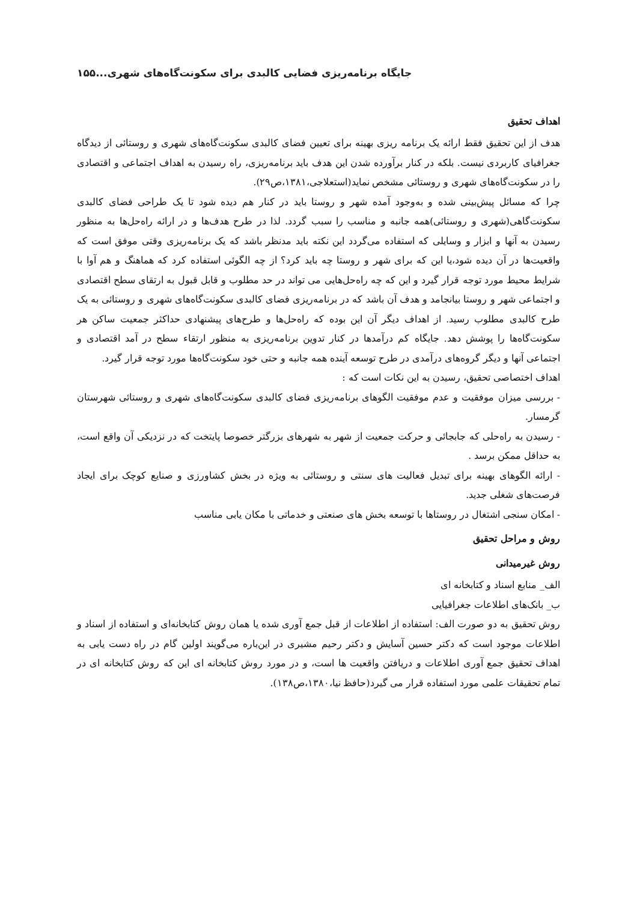جایگاه برنامه‌ریزی فضایی کالبدی برای سکونت‌گاه‌های شهری...۱۵۵
اهداف تحقیق
هدف از این تحقیق فقط ارائه یک برنامه ریزی بهینه برای تعیین فضای کالبدی سکونت‌گاه‌های شهری و روستائی از دیدگاه جغرافیای کاربردی نیست. بلکه در کنار برآورده شدن این هدف باید برنامه‌ریزی، راه رسیدن به اهداف اجتماعی و اقتصادی را در سکونت‌گاه‌های شهری و روستائی مشخص نماید(استعلاجی،۱۳۸۱،ص۲۹).
چرا که مسائل پیش‌بینی شده و به‌وجود آمده شهر و روستا باید در کنار هم دیده شود تا یک طراحی فضای کالبدی سکونت‌گاهی(شهری و روستائی)همه جانبه و مناسب را سبب گردد. لذا در طرح هدف‌ها و در ارائه راه‌حل‌ها به منظور رسیدن به آنها و ابزار و وسایلی که استفاده می‌گردد این نکته باید مدنظر باشد که یک برنامه‌ریزی وقتی موفق است که واقعیت‌ها در آن دیده شود،یا این که برای شهر و روستا چه باید کرد؟ از چه الگوئی استفاده کرد که هماهنگ و هم آوا با شرایط محیط مورد توجه قرار گیرد و این که چه راه‌حل‌هایی می تواند در حد مطلوب و قابل قبول به ارتقای سطح اقتصادی و اجتماعی شهر و روستا بیانجامد و هدف آن باشد که در برنامه‌ریزی فضای کالبدی سکونت‌گاه‌های شهری و روستائی به یک طرح کالبدی مطلوب رسید. از اهداف دیگر آن این بوده که راه‌حل‌ها و طرح‌های پیشنهادی حداکثر جمعیت ساکن هر سکونت‌گاه‌ها را پوشش دهد. جایگاه کم درآمدها در کنار تدوین برنامه‌ریزی به منظور ارتقاء سطح در آمد اقتصادی و اجتماعی آنها و دیگر گروه‌های درآمدی در طرح توسعه آینده همه جانبه و حتی خود سکونت‌گاه‌ها مورد توجه قرار گیرد.
اهداف اختصاصی تحقیق، رسیدن به این نکات است که :
- بررسی میزان موفقیت و عدم موفقیت الگوهای برنامه‌ریزی فضای کالبدی سکونت‌گاه‌های شهری و روستائی شهرستان گرمسار.
- رسیدن به راه‌حلی که جابجائی و حرکت جمعیت از شهر به شهرهای بزرگتر خصوصا پایتخت که در نزدیکی آن واقع است، به حداقل ممکن برسد .
- ارائه الگوهای بهینه برای تبدیل فعالیت های سنتی و روستائی به ویژه در بخش کشاورزی و صنایع کوچک برای ایجاد فرصت‌های شغلی جدید.
- امکان سنجی اشتغال در روستاها با توسعه بخش های صنعتی و خدماتی با مکان یابی مناسب
روش و مراحل تحقیق
روش غیرمیدانی
الف_ منابع اسناد و کتابخانه ای
ب_ بانک‌های اطلاعات جغرافیایی
روش تحقیق به دو صورت الف: استفاده از اطلاعات از قبل جمع آوری شده یا همان روش کتابخانه‌ای و استفاده از اسناد و اطلاعات موجود است که دکتر حسین آسایش و دکتر رحیم مشیری در این‌باره می‌گویند اولین گام در راه دست یابی به اهداف تحقیق جمع آوری اطلاعات و دریافتن واقعیت ها است، و در مورد روش کتابخانه ای این که روش کتابخانه ای در تمام تحقیقات علمی مورد استفاده قرار می گیرد(حافظ نیا،۱۳۸۰،ص۱۳۸).